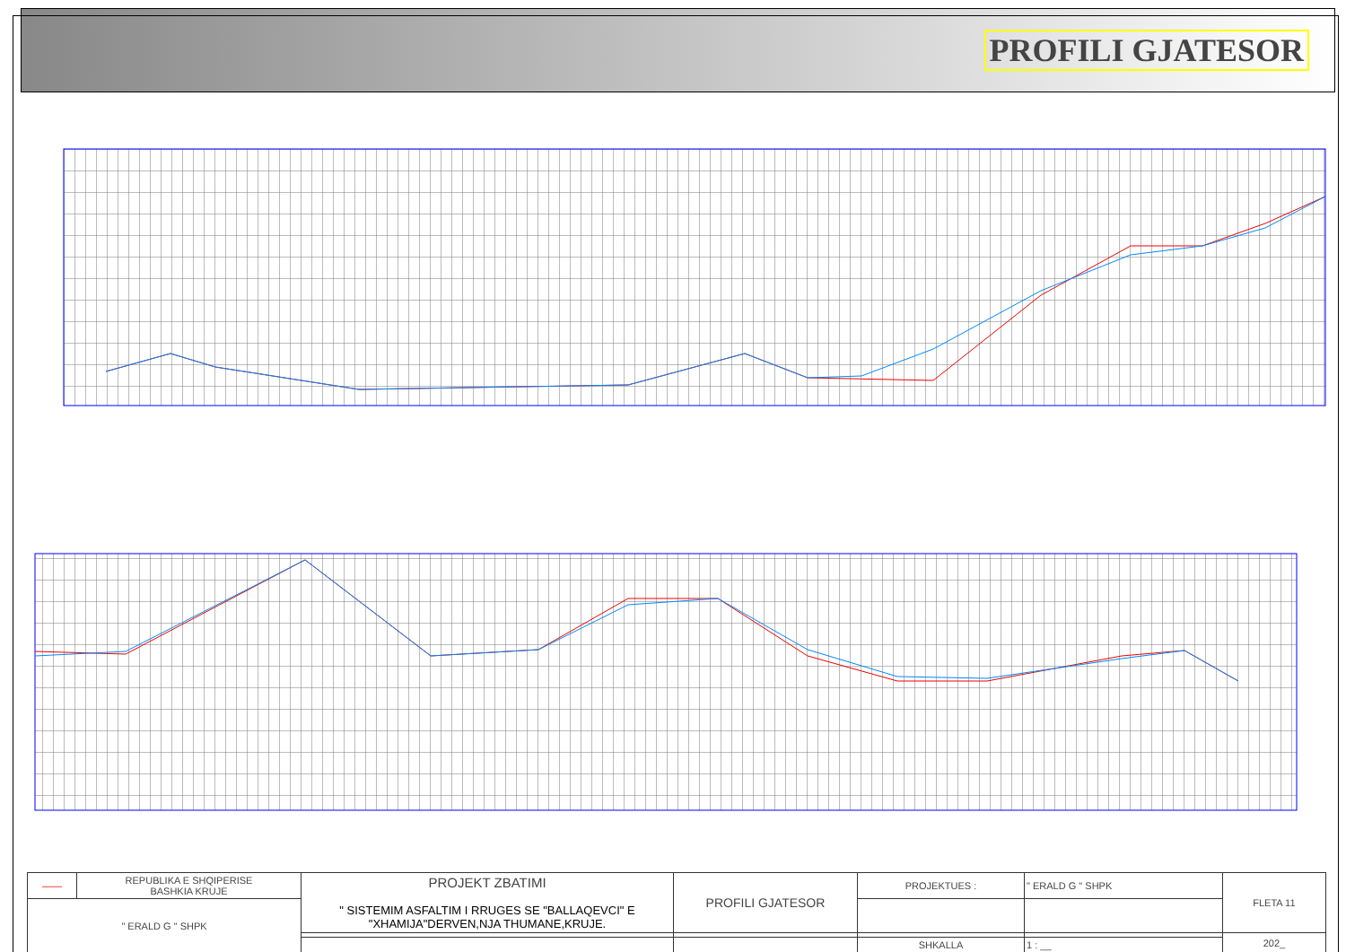PROFILI GJATESOR
| —— | REPUBLIKA E SHQIPERISE BASHKIA KRUJE | PROJEKT ZBATIMI " SISTEMIM ASFALTIM I RRUGES SE "BALLAQEVCI" E "XHAMIJA"DERVEN,NJA THUMANE,KRUJE. | PROFILI GJATESOR | PROJEKTUES : | " ERALD G " SHPK | FLETA 11 |
| " ERALD G " SHPK | | | | | | |
| | | | | | | 202_ |
| | | | | SHKALLA | 1 : __ | |